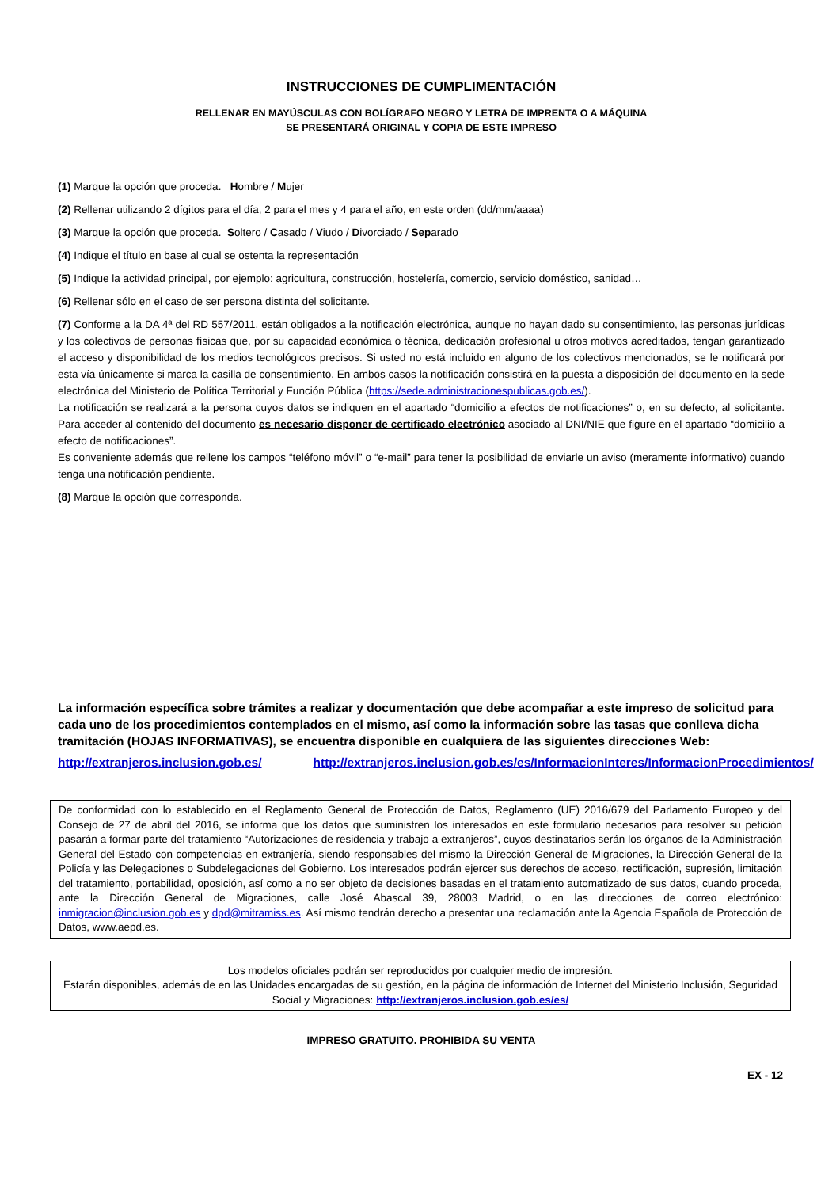INSTRUCCIONES DE CUMPLIMENTACIÓN
RELLENAR EN MAYÚSCULAS CON BOLÍGRAFO NEGRO Y LETRA DE IMPRENTA O A MÁQUINA
SE PRESENTARÁ ORIGINAL Y COPIA DE ESTE IMPRESO
(1) Marque la opción que proceda. Hombre / Mujer
(2) Rellenar utilizando 2 dígitos para el día, 2 para el mes y 4 para el año, en este orden (dd/mm/aaaa)
(3) Marque la opción que proceda. Soltero / Casado / Viudo / Divorciado / Separado
(4) Indique el título en base al cual se ostenta la representación
(5) Indique la actividad principal, por ejemplo: agricultura, construcción, hostelería, comercio, servicio doméstico, sanidad…
(6) Rellenar sólo en el caso de ser persona distinta del solicitante.
(7) Conforme a la DA 4ª del RD 557/2011, están obligados a la notificación electrónica, aunque no hayan dado su consentimiento, las personas jurídicas y los colectivos de personas físicas que, por su capacidad económica o técnica, dedicación profesional u otros motivos acreditados, tengan garantizado el acceso y disponibilidad de los medios tecnológicos precisos. Si usted no está incluido en alguno de los colectivos mencionados, se le notificará por esta vía únicamente si marca la casilla de consentimiento. En ambos casos la notificación consistirá en la puesta a disposición del documento en la sede electrónica del Ministerio de Política Territorial y Función Pública (https://sede.administracionespublicas.gob.es/).
La notificación se realizará a la persona cuyos datos se indiquen en el apartado “domicilio a efectos de notificaciones” o, en su defecto, al solicitante. Para acceder al contenido del documento es necesario disponer de certificado electrónico asociado al DNI/NIE que figure en el apartado “domicilio a efecto de notificaciones”.
Es conveniente además que rellene los campos “teléfono móvil” o “e-mail” para tener la posibilidad de enviarle un aviso (meramente informativo) cuando tenga una notificación pendiente.
(8) Marque la opción que corresponda.
La información específica sobre trámites a realizar y documentación que debe acompañar a este impreso de solicitud para cada uno de los procedimientos contemplados en el mismo, así como la información sobre las tasas que conlleva dicha tramitación (HOJAS INFORMATIVAS), se encuentra disponible en cualquiera de las siguientes direcciones Web:
http://extranjeros.inclusion.gob.es/ http://extranjeros.inclusion.gob.es/es/InformacionInteres/InformacionProcedimientos/
De conformidad con lo establecido en el Reglamento General de Protección de Datos, Reglamento (UE) 2016/679 del Parlamento Europeo y del Consejo de 27 de abril del 2016, se informa que los datos que suministren los interesados en este formulario necesarios para resolver su petición pasarán a formar parte del tratamiento “Autorizaciones de residencia y trabajo a extranjeros”, cuyos destinatarios serán los órganos de la Administración General del Estado con competencias en extranjería, siendo responsables del mismo la Dirección General de Migraciones, la Dirección General de la Policía y las Delegaciones o Subdelegaciones del Gobierno. Los interesados podrán ejercer sus derechos de acceso, rectificación, supresión, limitación del tratamiento, portabilidad, oposición, así como a no ser objeto de decisiones basadas en el tratamiento automatizado de sus datos, cuando proceda, ante la Dirección General de Migraciones, calle José Abascal 39, 28003 Madrid, o en las direcciones de correo electrónico: inmigracion@inclusion.gob.es y dpd@mitramiss.es. Así mismo tendrán derecho a presentar una reclamación ante la Agencia Española de Protección de Datos, www.aepd.es.
Los modelos oficiales podrán ser reproducidos por cualquier medio de impresión.
Estarán disponibles, además de en las Unidades encargadas de su gestión, en la página de información de Internet del Ministerio Inclusión, Seguridad Social y Migraciones: http://extranjeros.inclusion.gob.es/es/
IMPRESO GRATUITO. PROHIBIDA SU VENTA
EX - 12